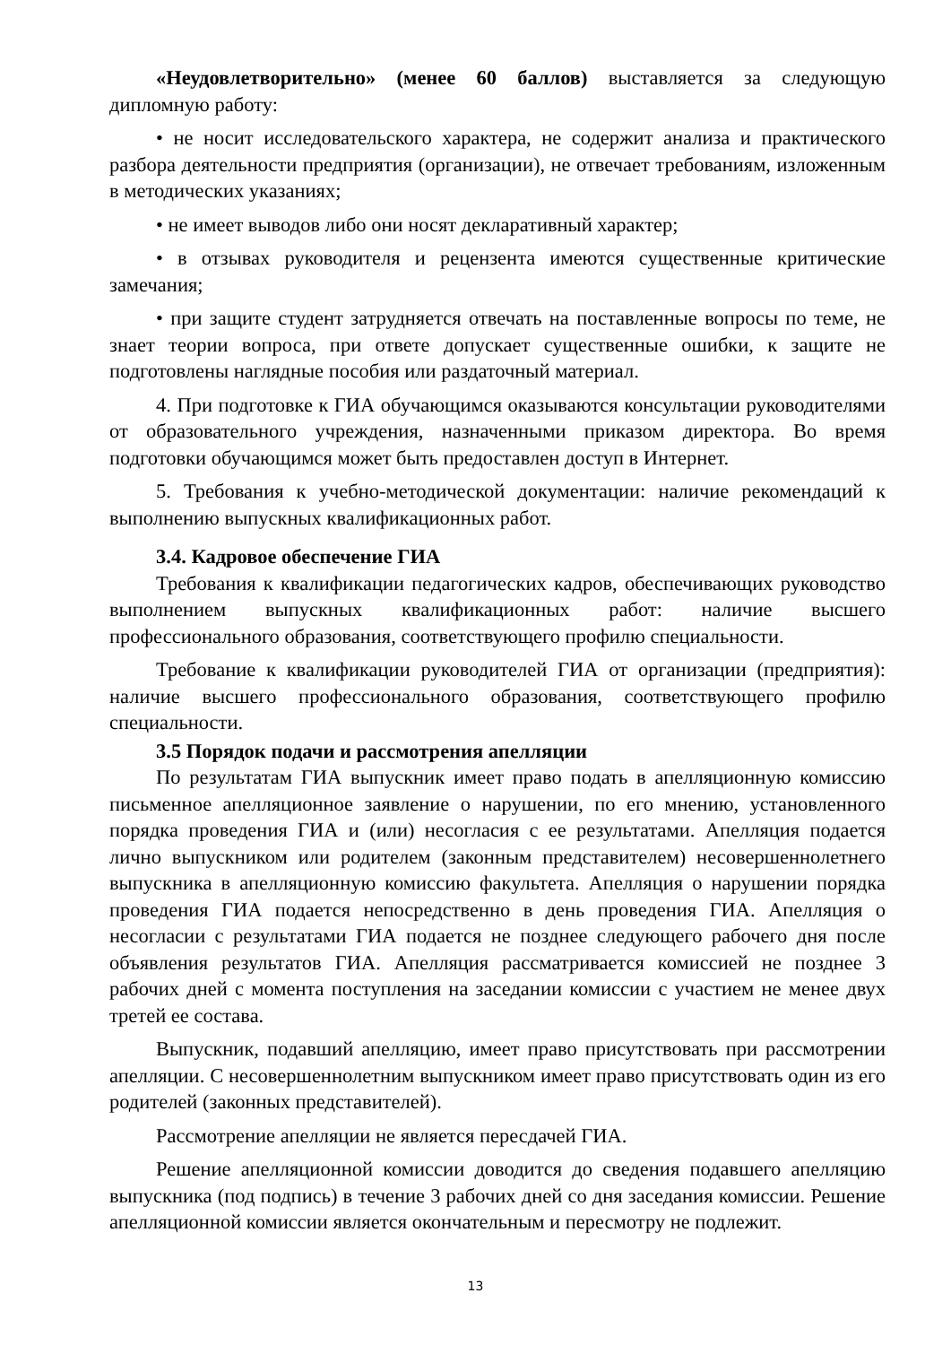«Неудовлетворительно» (менее 60 баллов) выставляется за следующую дипломную работу:
• не носит исследовательского характера, не содержит анализа и практического разбора деятельности предприятия (организации), не отвечает требованиям, изложенным в методических указаниях;
• не имеет выводов либо они носят декларативный характер;
• в отзывах руководителя и рецензента имеются существенные критические замечания;
• при защите студент затрудняется отвечать на поставленные вопросы по теме, не знает теории вопроса, при ответе допускает существенные ошибки, к защите не подготовлены наглядные пособия или раздаточный материал.
4. При подготовке к ГИА обучающимся оказываются консультации руководителями от образовательного учреждения, назначенными приказом директора. Во время подготовки обучающимся может быть предоставлен доступ в Интернет.
5. Требования к учебно-методической документации: наличие рекомендаций к выполнению выпускных квалификационных работ.
3.4. Кадровое обеспечение ГИА
Требования к квалификации педагогических кадров, обеспечивающих руководство выполнением выпускных квалификационных работ: наличие высшего профессионального образования, соответствующего профилю специальности.
Требование к квалификации руководителей ГИА от организации (предприятия): наличие высшего профессионального образования, соответствующего профилю специальности.
3.5 Порядок подачи и рассмотрения апелляции
По результатам ГИА выпускник имеет право подать в апелляционную комиссию письменное апелляционное заявление о нарушении, по его мнению, установленного порядка проведения ГИА и (или) несогласия с ее результатами. Апелляция подается лично выпускником или родителем (законным представителем) несовершеннолетнего выпускника в апелляционную комиссию факультета. Апелляция о нарушении порядка проведения ГИА подается непосредственно в день проведения ГИА. Апелляция о несогласии с результатами ГИА подается не позднее следующего рабочего дня после объявления результатов ГИА. Апелляция рассматривается комиссией не позднее 3 рабочих дней с момента поступления на заседании комиссии с участием не менее двух третей ее состава.
Выпускник, подавший апелляцию, имеет право присутствовать при рассмотрении апелляции. С несовершеннолетним выпускником имеет право присутствовать один из его родителей (законных представителей).
Рассмотрение апелляции не является пересдачей ГИА.
Решение апелляционной комиссии доводится до сведения подавшего апелляцию выпускника (под подпись) в течение 3 рабочих дней со дня заседания комиссии. Решение апелляционной комиссии является окончательным и пересмотру не подлежит.
13